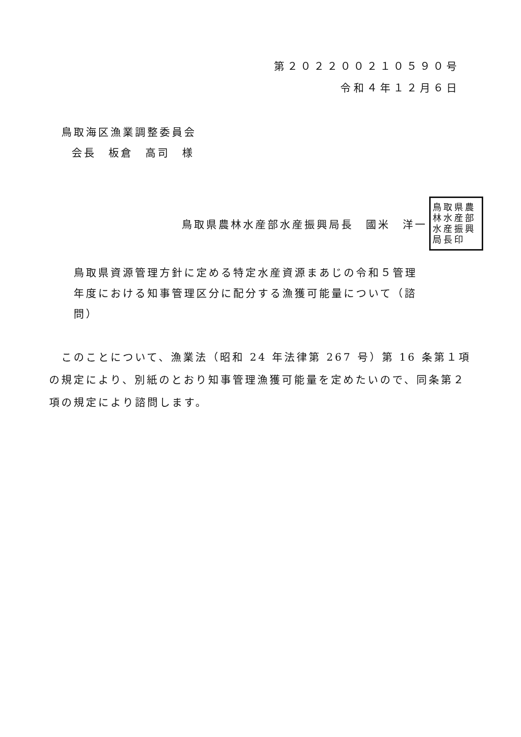第２０２２００２１０５９０号
令和４年１２月６日
鳥取海区漁業調整委員会
会長　板倉　高司　様
鳥取県農林水産部水産振興局長　國米　洋一
鳥取県農林水産部水産振興局長印
鳥取県資源管理方針に定める特定水産資源まあじの令和５管理年度における知事管理区分に配分する漁獲可能量について（諮問）
このことについて、漁業法（昭和 24 年法律第 267 号）第 16 条第１項の規定により、別紙のとおり知事管理漁獲可能量を定めたいので、同条第２項の規定により諮問します。